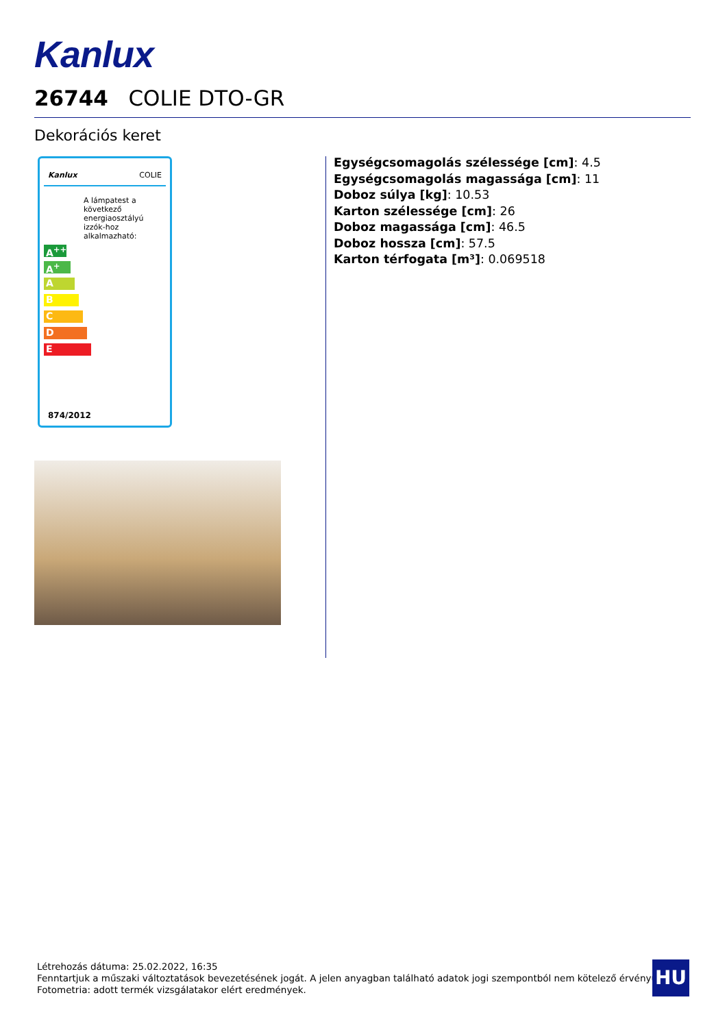Kanlux
26744 COLIE DTO-GR
Dekorációs keret
Kanlux COLIE
A lámpatest a következő energiaosztályú izzók-hoz alkalmazható:
A<sup>++</sup>
A<sup>+</sup>
A
B
C
D
E
874/2012
Egységcsomagolás szélessége [cm]: 4.5
Egységcsomagolás magassága [cm]: 11
Doboz súlya [kg]: 10.53
Karton szélessége [cm]: 26
Doboz magassága [cm]: 46.5
Doboz hossza [cm]: 57.5
Karton térfogata [m³]: 0.069518
Létrehozás dátuma: 25.02.2022, 16:35
Fenntartjuk a műszaki változtatások bevezetésének jogát. A jelen anyagban található adatok jogi szempontból nem kötelező érvényűek.
Fotometria: adott termék vizsgálatakor elért eredmények.
HU